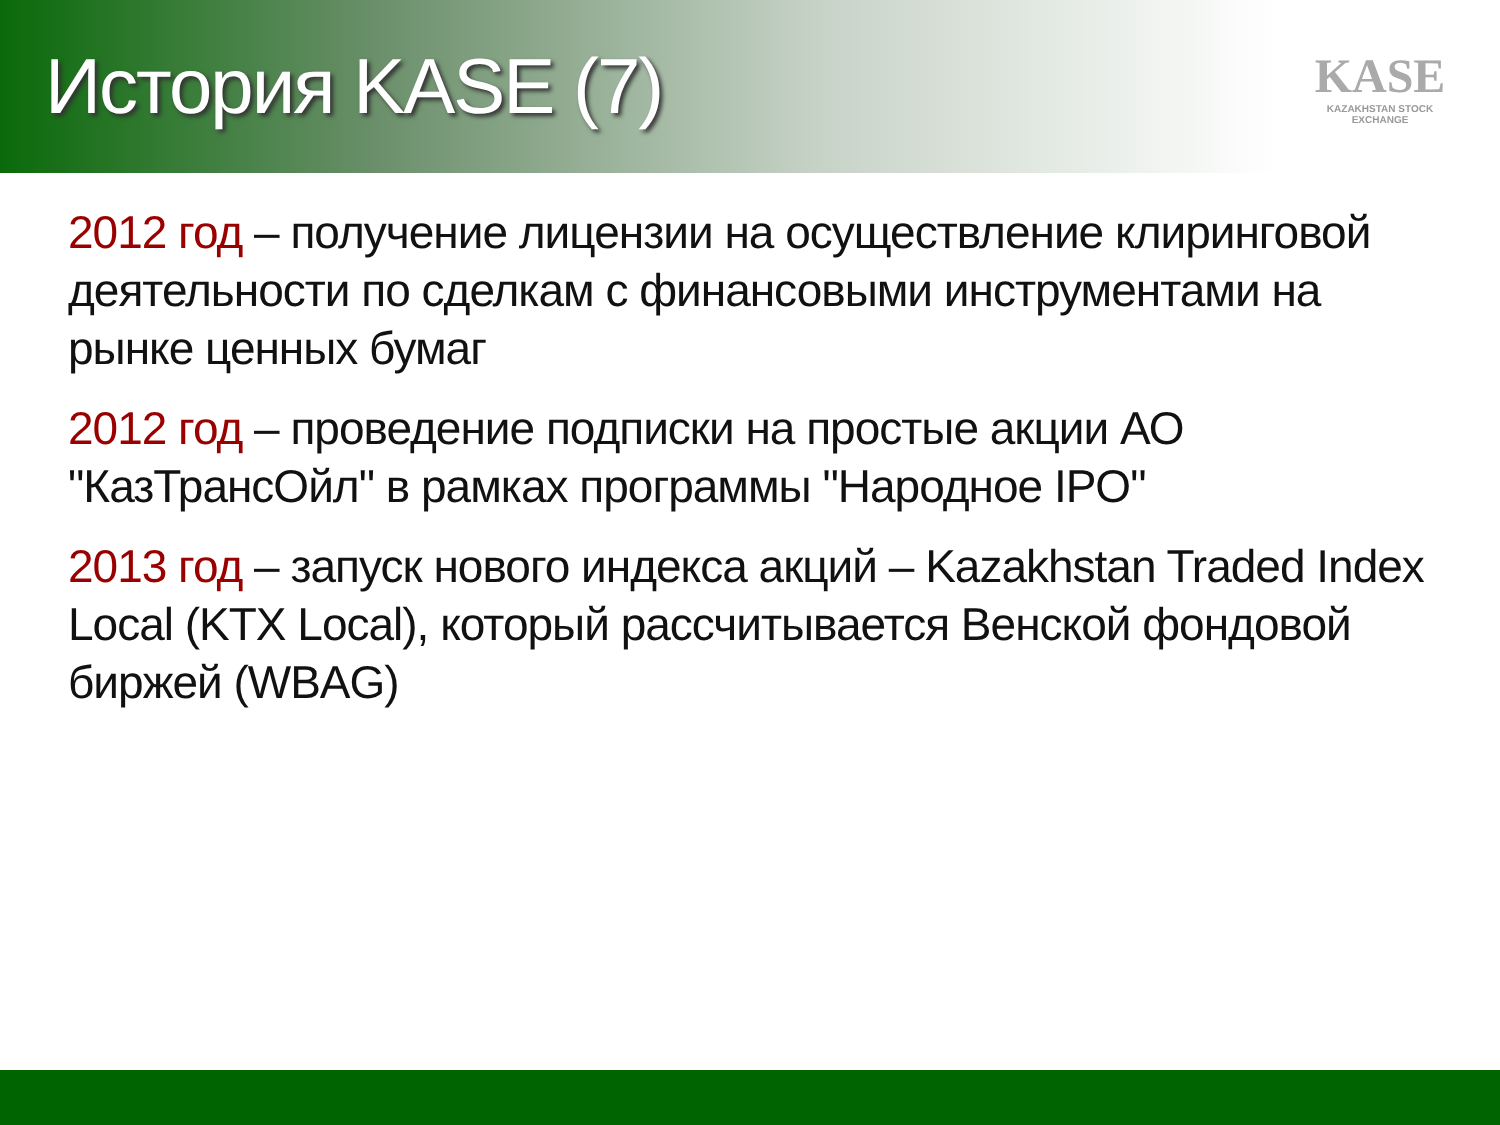История KASE (7)
KASE
KAZAKHSTAN STOCK EXCHANGE
2012 год – получение лицензии на осуществление клиринговой деятельности по сделкам с финансовыми инструментами на рынке ценных бумаг
2012 год – проведение подписки на простые акции АО "КазТрансОйл" в рамках программы "Народное IPO"
2013 год – запуск нового индекса акций – Kazakhstan Traded Index Local (KTX Local), который рассчитывается Венской фондовой биржей (WBAG)